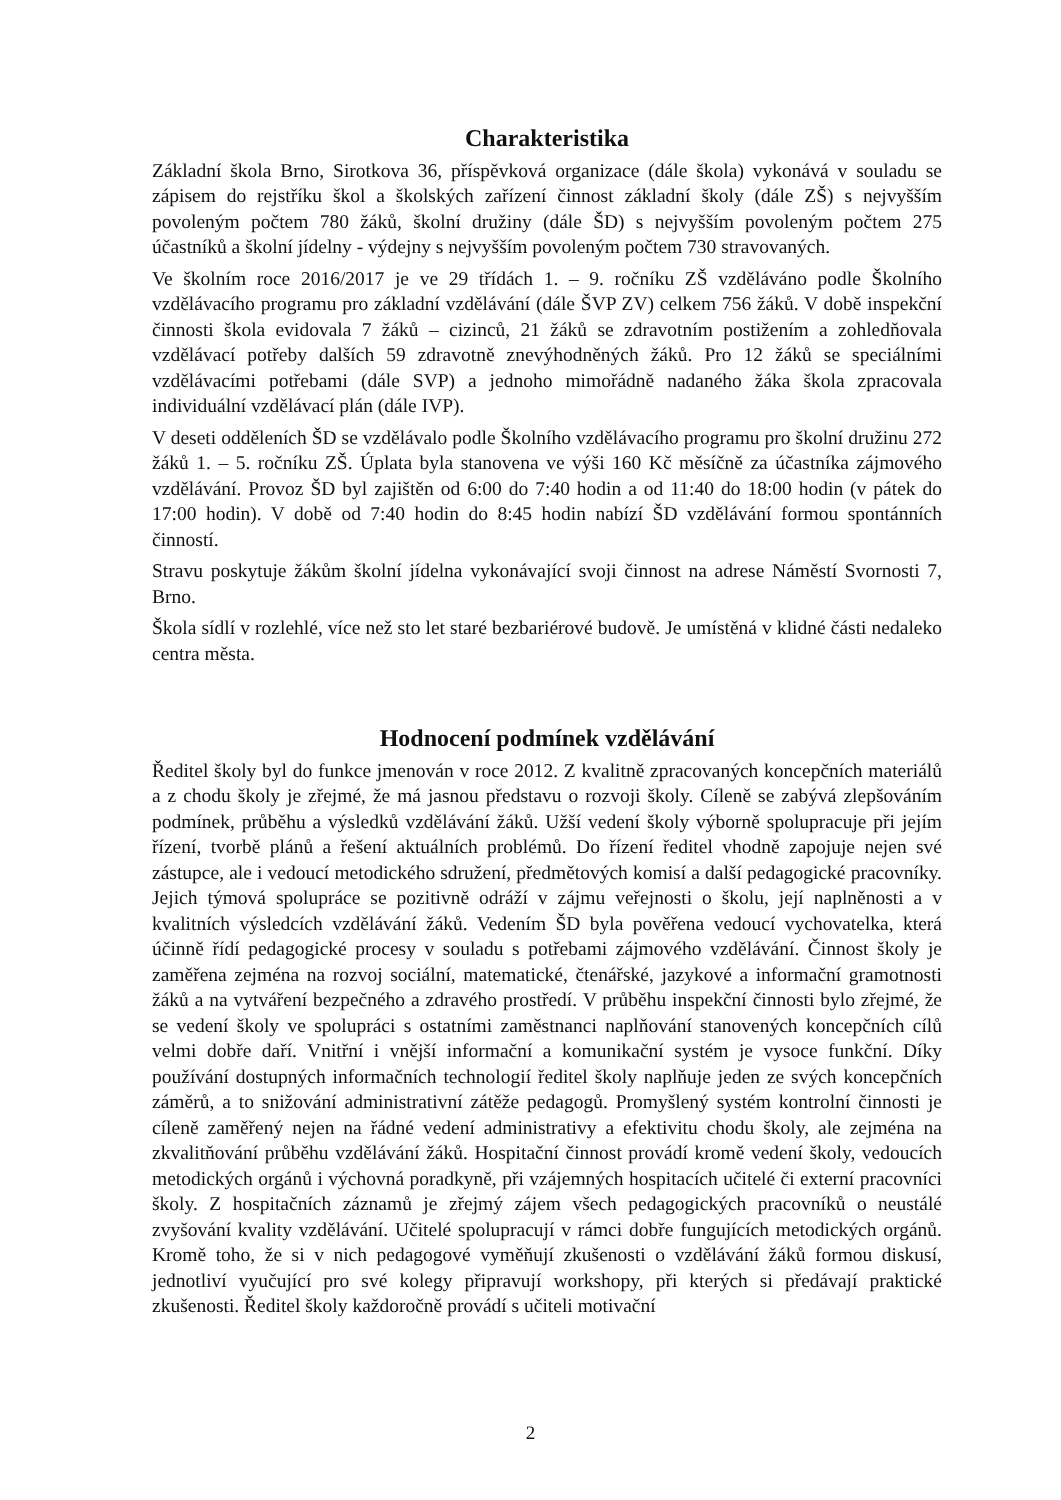Charakteristika
Základní škola Brno, Sirotkova 36, příspěvková organizace (dále škola) vykonává v souladu se zápisem do rejstříku škol a školských zařízení činnost základní školy (dále ZŠ) s nejvyšším povoleným počtem 780 žáků, školní družiny (dále ŠD) s nejvyšším povoleným počtem 275 účastníků a školní jídelny - výdejny s nejvyšším povoleným počtem 730 stravovaných.
Ve školním roce 2016/2017 je ve 29 třídách 1. – 9. ročníku ZŠ vzděláváno podle Školního vzdělávacího programu pro základní vzdělávání (dále ŠVP ZV) celkem 756 žáků. V době inspekční činnosti škola evidovala 7 žáků – cizinců, 21 žáků se zdravotním postižením a zohledňovala vzdělávací potřeby dalších 59 zdravotně znevýhodněných žáků. Pro 12 žáků se speciálními vzdělávacími potřebami (dále SVP) a jednoho mimořádně nadaného žáka škola zpracovala individuální vzdělávací plán (dále IVP).
V deseti odděleních ŠD se vzdělávalo podle Školního vzdělávacího programu pro školní družinu 272 žáků 1. – 5. ročníku ZŠ. Úplata byla stanovena ve výši 160 Kč měsíčně za účastníka zájmového vzdělávání. Provoz ŠD byl zajištěn od 6:00 do 7:40 hodin a od 11:40 do 18:00 hodin (v pátek do 17:00 hodin). V době od 7:40 hodin do 8:45 hodin nabízí ŠD vzdělávání formou spontánních činností.
Stravu poskytuje žákům školní jídelna vykonávající svoji činnost na adrese Náměstí Svornosti 7, Brno.
Škola sídlí v rozlehlé, více než sto let staré bezbariérové budově. Je umístěná v klidné části nedaleko centra města.
Hodnocení podmínek vzdělávání
Ředitel školy byl do funkce jmenován v roce 2012. Z kvalitně zpracovaných koncepčních materiálů a z chodu školy je zřejmé, že má jasnou představu o rozvoji školy. Cíleně se zabývá zlepšováním podmínek, průběhu a výsledků vzdělávání žáků. Užší vedení školy výborně spolupracuje při jejím řízení, tvorbě plánů a řešení aktuálních problémů. Do řízení ředitel vhodně zapojuje nejen své zástupce, ale i vedoucí metodického sdružení, předmětových komisí a další pedagogické pracovníky. Jejich týmová spolupráce se pozitivně odráží v zájmu veřejnosti o školu, její naplněnosti a v kvalitních výsledcích vzdělávání žáků. Vedením ŠD byla pověřena vedoucí vychovatelka, která účinně řídí pedagogické procesy v souladu s potřebami zájmového vzdělávání. Činnost školy je zaměřena zejména na rozvoj sociální, matematické, čtenářské, jazykové a informační gramotnosti žáků a na vytváření bezpečného a zdravého prostředí. V průběhu inspekční činnosti bylo zřejmé, že se vedení školy ve spolupráci s ostatními zaměstnanci naplňování stanovených koncepčních cílů velmi dobře daří. Vnitřní i vnější informační a komunikační systém je vysoce funkční. Díky používání dostupných informačních technologií ředitel školy naplňuje jeden ze svých koncepčních záměrů, a to snižování administrativní zátěže pedagogů. Promyšlený systém kontrolní činnosti je cíleně zaměřený nejen na řádné vedení administrativy a efektivitu chodu školy, ale zejména na zkvalitňování průběhu vzdělávání žáků. Hospitační činnost provádí kromě vedení školy, vedoucích metodických orgánů i výchovná poradkyně, při vzájemných hospitacích učitelé či externí pracovníci školy. Z hospitačních záznamů je zřejmý zájem všech pedagogických pracovníků o neustálé zvyšování kvality vzdělávání. Učitelé spolupracují v rámci dobře fungujících metodických orgánů. Kromě toho, že si v nich pedagogové vyměňují zkušenosti o vzdělávání žáků formou diskusí, jednotliví vyučující pro své kolegy připravují workshopy, při kterých si předávají praktické zkušenosti. Ředitel školy každoročně provádí s učiteli motivační
2